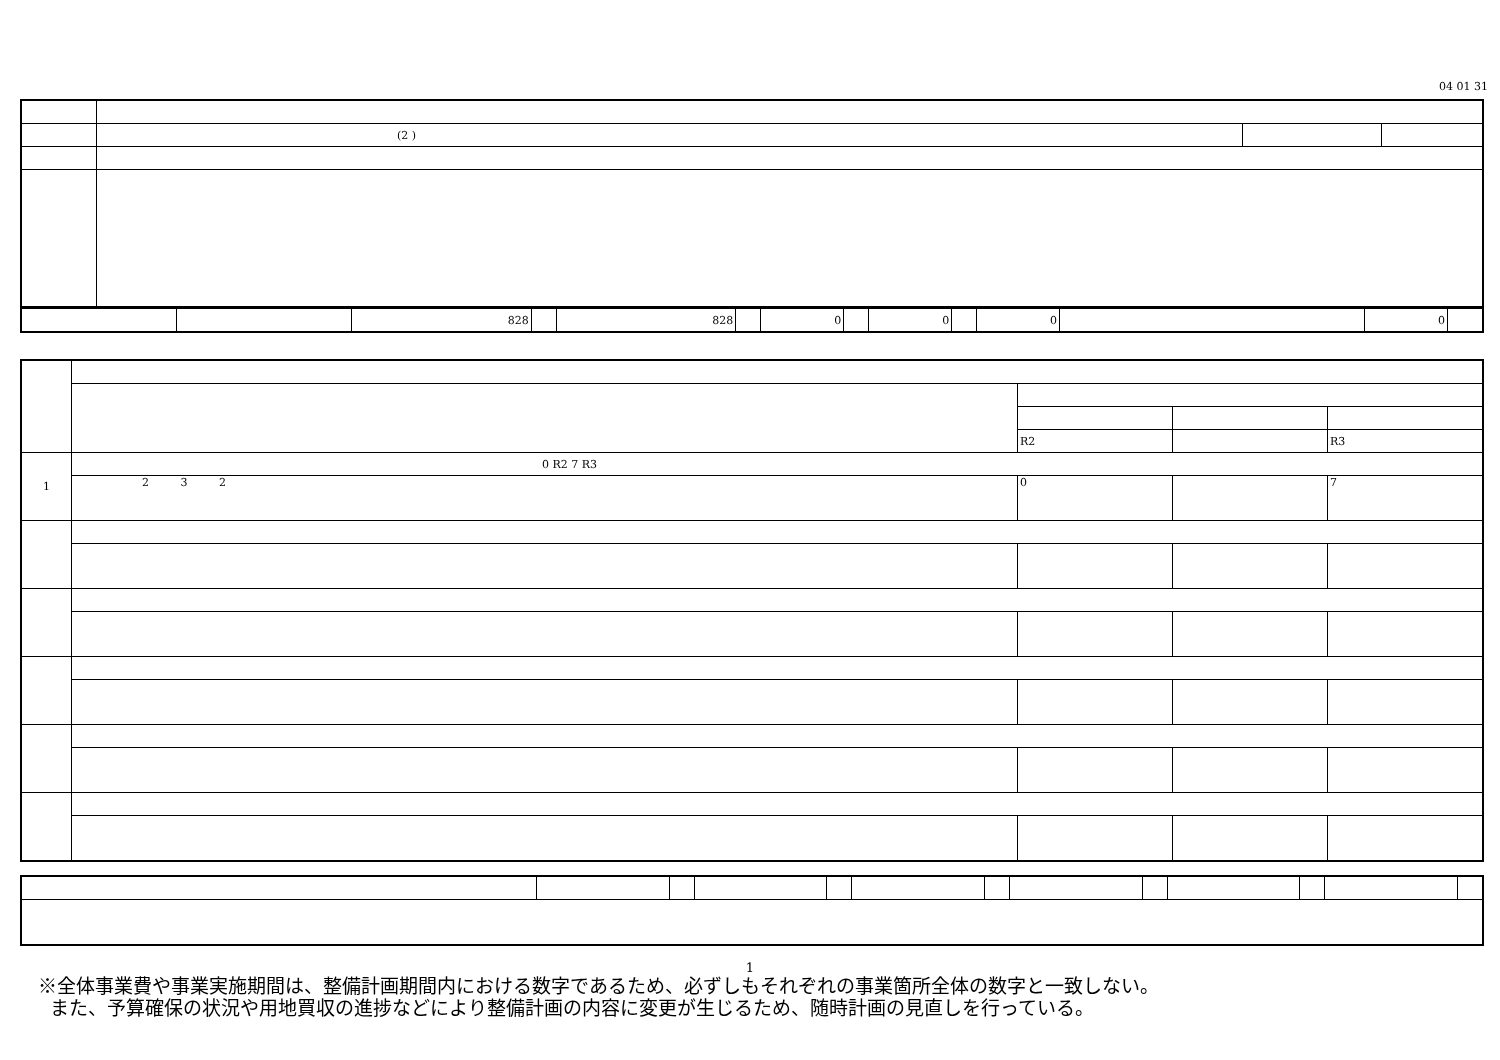04 01 31
| | (2 ) | | |
| | | 828 | | 828 | | 0 | | 0 | | 0 | | 0 | |
| | | R2 | | R3 |
| 1 | 0 R2 7 R3 | | | |
| | 2 3 2 | 0 | | 7 |
1
※全体事業費や事業実施期間は、整備計画期間内における数字であるため、必ずしもそれぞれの事業箇所全体の数字と一致しない。
また、予算確保の状況や用地買収の進捗などにより整備計画の内容に変更が生じるため、随時計画の見直しを行っている。